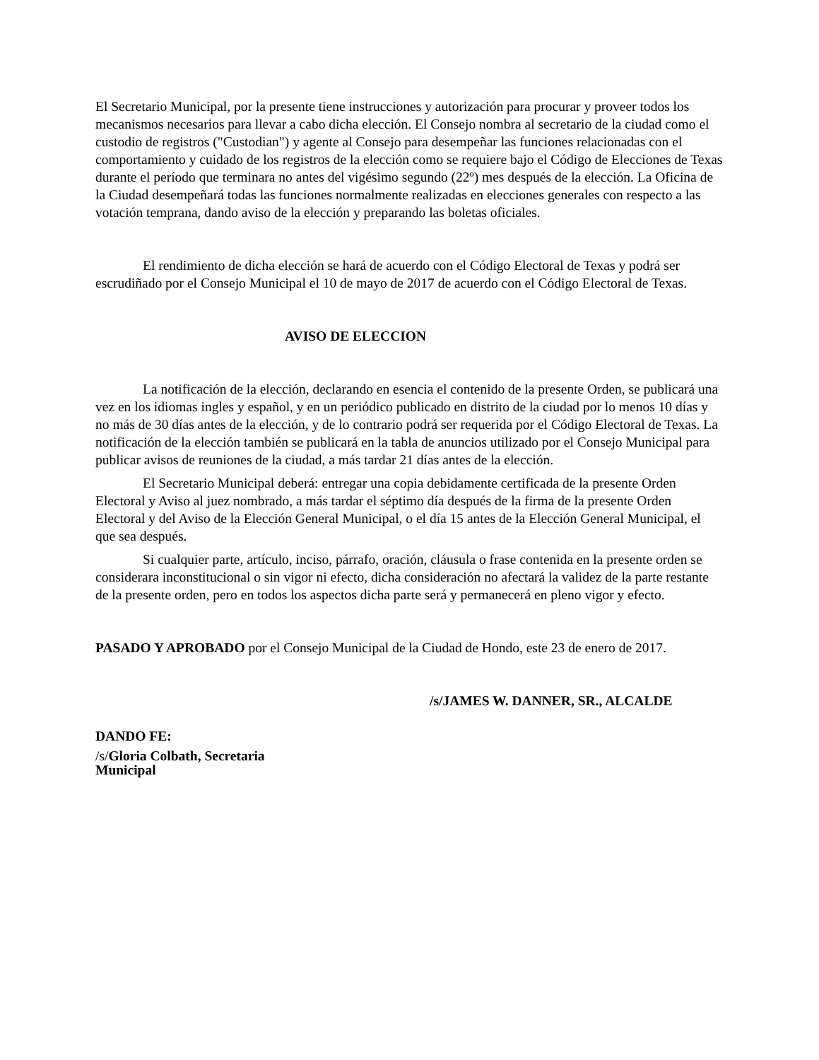El Secretario Municipal, por la presente tiene instrucciones y autorización para procurar y proveer todos los mecanismos necesarios para llevar a cabo dicha elección. El Consejo nombra al secretario de la ciudad como el custodio de registros ("Custodian") y agente al Consejo para desempeñar las funciones relacionadas con el comportamiento y cuidado de los registros de la elección como se requiere bajo el Código de Elecciones de Texas durante el período que terminara no antes del vigésimo segundo (22º) mes después de la elección. La Oficina de la Ciudad desempeñará todas las funciones normalmente realizadas en elecciones generales con respecto a las votación temprana, dando aviso de la elección y preparando las boletas oficiales.
El rendimiento de dicha elección se hará de acuerdo con el Código Electoral de Texas y podrá ser escrudiñado por el Consejo Municipal el 10 de mayo de 2017 de acuerdo con el Código Electoral de Texas.
AVISO DE ELECCION
La notificación de la elección, declarando en esencia el contenido de la presente Orden, se publicará una vez en los idiomas ingles y español, y en un periódico publicado en distrito de la ciudad por lo menos 10 días y no más de 30 días antes de la elección, y de lo contrario podrá ser requerida por el Código Electoral de Texas. La notificación de la elección también se publicará en la tabla de anuncios utilizado por el Consejo Municipal para publicar avisos de reuniones de la ciudad, a más tardar 21 días antes de la elección.
El Secretario Municipal deberá: entregar una copia debidamente certificada de la presente Orden Electoral y Aviso al juez nombrado, a más tardar el séptimo día después de la firma de la presente Orden Electoral y del Aviso de la Elección General Municipal, o el día 15 antes de la Elección General Municipal, el que sea después.
Si cualquier parte, artículo, inciso, párrafo, oración, cláusula o frase contenida en la presente orden se considerara inconstitucional o sin vigor ni efecto, dicha consideración no afectará la validez de la parte restante de la presente orden, pero en todos los aspectos dicha parte será y permanecerá en pleno vigor y efecto.
PASADO Y APROBADO por el Consejo Municipal de la Ciudad de Hondo, este 23 de enero de 2017.
/s/JAMES W. DANNER, SR., ALCALDE
DANDO FE:
/s/Gloria Colbath, Secretaria
Municipal